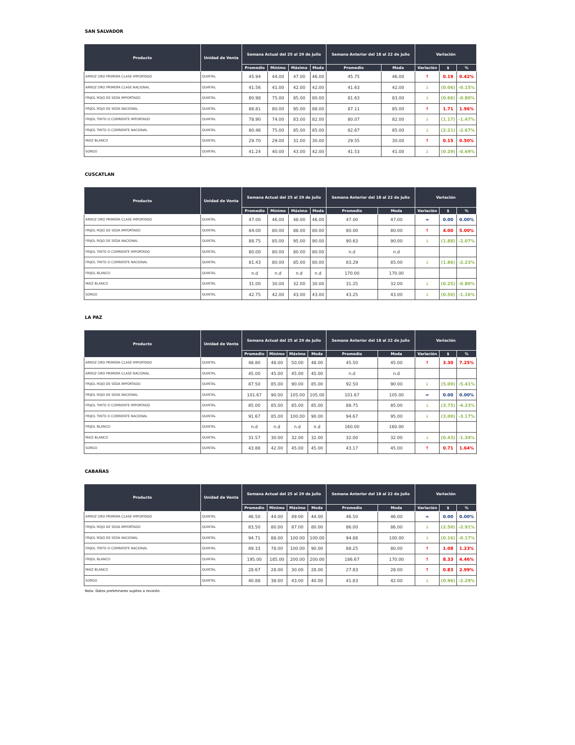SAN SALVADOR
| Producto | Unidad de Venta | Semana Actual del 25 al 29 de Julio | | | | Semana Anterior del 18 al 22 de Julio | | Variación | | |
| --- | --- | --- | --- | --- | --- | --- | --- | --- | --- | --- |
| | | Promedio | Mínimo | Máximo | Moda | Promedio | Moda | Variación | $ | % |
| ARROZ ORO PRIMERA CLASE IMPORTADO | QUINTAL | 45.94 | 44.00 | 47.00 | 46.00 | 45.75 | 46.00 | ↑ | 0.19 | 0.42% |
| ARROZ ORO PRIMERA CLASE NACIONAL | QUINTAL | 41.56 | 41.00 | 42.00 | 42.00 | 41.63 | 42.00 | ↓ | (0.06) | -0.15% |
| FRIJOL ROJO DE SEDA IMPORTADO | QUINTAL | 80.98 | 75.00 | 85.00 | 80.00 | 81.63 | 83.00 | ↓ | (0.66) | -0.80% |
| FRIJOL ROJO DE SEDA NACIONAL | QUINTAL | 88.81 | 80.00 | 95.00 | 88.00 | 87.11 | 85.00 | ↑ | 1.71 | 1.96% |
| FRIJOL TINTO O CORRIENTE IMPORTADO | QUINTAL | 78.90 | 74.00 | 83.00 | 82.00 | 80.07 | 82.00 | ↓ | (1.17) | -1.47% |
| FRIJOL TINTO O CORRIENTE NACIONAL | QUINTAL | 80.46 | 75.00 | 85.00 | 85.00 | 82.67 | 85.00 | ↓ | (2.21) | -2.67% |
| MAÍZ BLANCO | QUINTAL | 29.70 | 29.00 | 31.00 | 30.00 | 29.55 | 30.00 | ↑ | 0.15 | 0.50% |
| SORGO | QUINTAL | 41.24 | 40.00 | 43.00 | 42.00 | 41.53 | 41.00 | ↓ | (0.29) | -0.69% |
CUSCATLAN
| Producto | Unidad de Venta | Semana Actual del 25 al 29 de Julio | | | | Semana Anterior del 18 al 22 de Julio | | Variación | | |
| --- | --- | --- | --- | --- | --- | --- | --- | --- | --- | --- |
| | | Promedio | Mínimo | Máximo | Moda | Promedio | Moda | Variación | $ | % |
| ARROZ ORO PRIMERA CLASE IMPORTADO | QUINTAL | 47.00 | 46.00 | 48.00 | 46.00 | 47.00 | 47.00 | = | 0.00 | 0.00% |
| FRIJOL ROJO DE SEDA IMPORTADO | QUINTAL | 84.00 | 80.00 | 88.00 | 80.00 | 80.00 | 80.00 | ↑ | 4.00 | 5.00% |
| FRIJOL ROJO DE SEDA NACIONAL | QUINTAL | 88.75 | 85.00 | 95.00 | 90.00 | 90.63 | 90.00 | ↓ | (1.88) | -2.07% |
| FRIJOL TINTO O CORRIENTE IMPORTADO | QUINTAL | 80.00 | 80.00 | 80.00 | 80.00 | n.d | n.d | | | |
| FRIJOL TINTO O CORRIENTE NACIONAL | QUINTAL | 81.43 | 80.00 | 85.00 | 80.00 | 83.29 | 85.00 | ↓ | (1.86) | -2.23% |
| FRIJOL BLANCO | QUINTAL | n.d | n.d | n.d | n.d | 170.00 | 170.00 | | | |
| MAÍZ BLANCO | QUINTAL | 31.00 | 30.00 | 32.00 | 30.00 | 31.25 | 32.00 | ↓ | (0.25) | -0.80% |
| SORGO | QUINTAL | 42.75 | 42.00 | 43.00 | 43.00 | 43.25 | 43.00 | ↓ | (0.50) | -1.16% |
LA PAZ
| Producto | Unidad de Venta | Semana Actual del 25 al 29 de Julio | | | | Semana Anterior del 18 al 22 de Julio | | Variación | | |
| --- | --- | --- | --- | --- | --- | --- | --- | --- | --- | --- |
| | | Promedio | Mínimo | Máximo | Moda | Promedio | Moda | Variación | $ | % |
| ARROZ ORO PRIMERA CLASE IMPORTADO | QUINTAL | 48.80 | 48.00 | 50.00 | 48.00 | 45.50 | 45.00 | ↑ | 3.30 | 7.25% |
| ARROZ ORO PRIMERA CLASE NACIONAL | QUINTAL | 45.00 | 45.00 | 45.00 | 45.00 | n.d | n.d | | | |
| FRIJOL ROJO DE SEDA IMPORTADO | QUINTAL | 87.50 | 85.00 | 90.00 | 85.00 | 92.50 | 90.00 | ↓ | (5.00) | -5.41% |
| FRIJOL ROJO DE SEDA NACIONAL | QUINTAL | 101.67 | 90.00 | 105.00 | 105.00 | 101.67 | 105.00 | = | 0.00 | 0.00% |
| FRIJOL TINTO O CORRIENTE IMPORTADO | QUINTAL | 85.00 | 85.00 | 85.00 | 85.00 | 88.75 | 85.00 | ↓ | (3.75) | -4.23% |
| FRIJOL TINTO O CORRIENTE NACIONAL | QUINTAL | 91.67 | 85.00 | 100.00 | 90.00 | 94.67 | 95.00 | ↓ | (3.00) | -3.17% |
| FRIJOL BLANCO | QUINTAL | n.d | n.d | n.d | n.d | 160.00 | 160.00 | | | |
| MAÍZ BLANCO | QUINTAL | 31.57 | 30.00 | 32.00 | 32.00 | 32.00 | 32.00 | ↓ | (0.43) | -1.34% |
| SORGO | QUINTAL | 43.88 | 42.00 | 45.00 | 45.00 | 43.17 | 45.00 | ↑ | 0.71 | 1.64% |
CABAÑAS
| Producto | Unidad de Venta | Semana Actual del 25 al 29 de Julio | | | | Semana Anterior del 18 al 22 de Julio | | Variación | | |
| --- | --- | --- | --- | --- | --- | --- | --- | --- | --- | --- |
| | | Promedio | Mínimo | Máximo | Moda | Promedio | Moda | Variación | $ | % |
| ARROZ ORO PRIMERA CLASE IMPORTADO | QUINTAL | 46.50 | 44.00 | 49.00 | 44.00 | 46.50 | 46.00 | = | 0.00 | 0.00% |
| FRIJOL ROJO DE SEDA IMPORTADO | QUINTAL | 83.50 | 80.00 | 87.00 | 80.00 | 86.00 | 86.00 | ↓ | (2.50) | -2.91% |
| FRIJOL ROJO DE SEDA NACIONAL | QUINTAL | 94.71 | 88.00 | 100.00 | 100.00 | 94.88 | 100.00 | ↓ | (0.16) | -0.17% |
| FRIJOL TINTO O CORRIENTE NACIONAL | QUINTAL | 89.33 | 78.00 | 100.00 | 90.00 | 88.25 | 80.00 | ↑ | 1.08 | 1.23% |
| FRIJOL BLANCO | QUINTAL | 195.00 | 185.00 | 200.00 | 200.00 | 186.67 | 170.00 | ↑ | 8.33 | 4.46% |
| MAÍZ BLANCO | QUINTAL | 28.67 | 28.00 | 30.00 | 28.00 | 27.83 | 28.00 | ↑ | 0.83 | 2.99% |
| SORGO | QUINTAL | 40.88 | 38.00 | 43.00 | 40.00 | 41.83 | 42.00 | ↓ | (0.96) | -2.29% |
Nota: Datos preliminares sujetos a revisión.